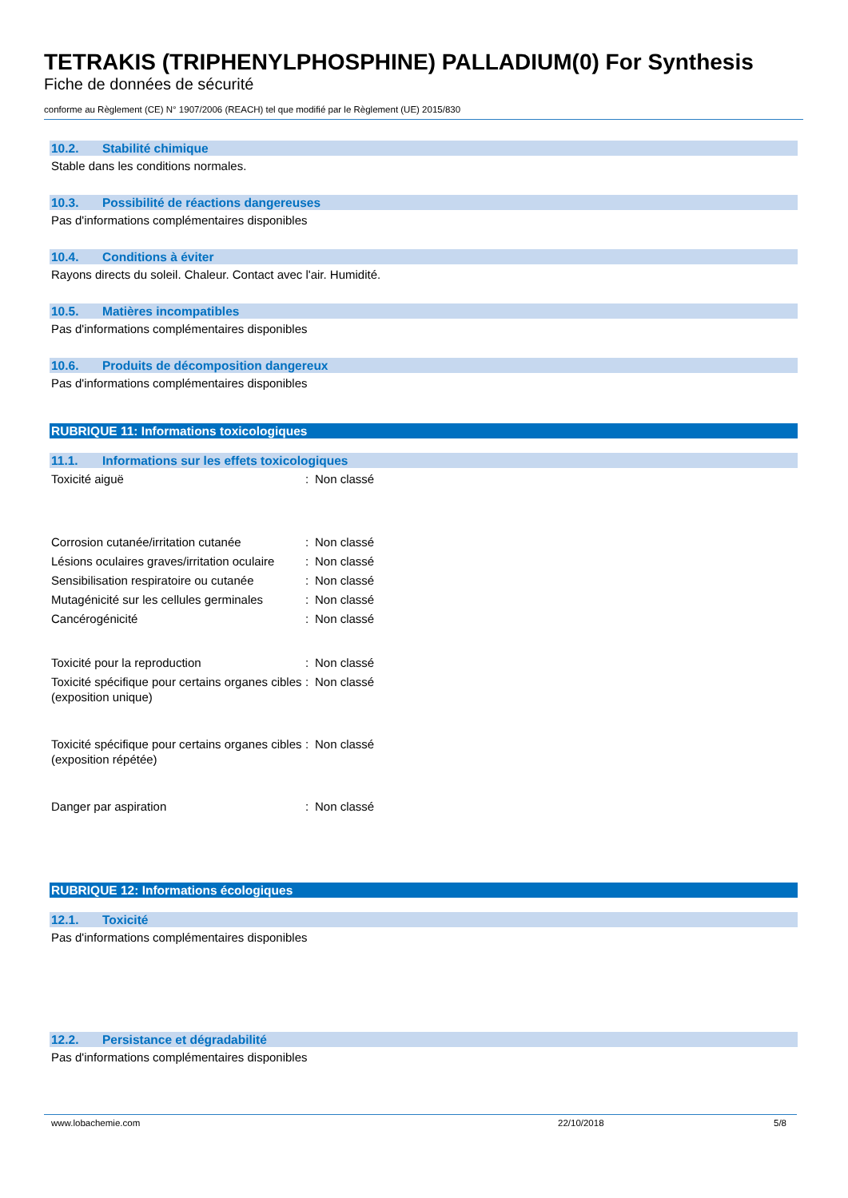TETRAKIS (TRIPHENYLPHOSPHINE) PALLADIUM(0) For Synthesis
Fiche de données de sécurité
conforme au Règlement (CE) N° 1907/2006 (REACH) tel que modifié par le Règlement (UE) 2015/830
10.2. Stabilité chimique
Stable dans les conditions normales.
10.3. Possibilité de réactions dangereuses
Pas d'informations complémentaires disponibles
10.4. Conditions à éviter
Rayons directs du soleil. Chaleur. Contact avec l'air. Humidité.
10.5. Matières incompatibles
Pas d'informations complémentaires disponibles
10.6. Produits de décomposition dangereux
Pas d'informations complémentaires disponibles
RUBRIQUE 11: Informations toxicologiques
11.1. Informations sur les effets toxicologiques
| Toxicité aiguë | : | Non classé |
| Corrosion cutanée/irritation cutanée | : | Non classé |
| Lésions oculaires graves/irritation oculaire | : | Non classé |
| Sensibilisation respiratoire ou cutanée | : | Non classé |
| Mutagénicité sur les cellules germinales | : | Non classé |
| Cancérogénicité | : | Non classé |
| Toxicité pour la reproduction | : | Non classé |
| Toxicité spécifique pour certains organes cibles (exposition unique) | : | Non classé |
| Toxicité spécifique pour certains organes cibles (exposition répétée) | : | Non classé |
| Danger par aspiration | : | Non classé |
RUBRIQUE 12: Informations écologiques
12.1. Toxicité
Pas d'informations complémentaires disponibles
12.2. Persistance et dégradabilité
Pas d'informations complémentaires disponibles
www.lobachemie.com 22/10/2018 5/8